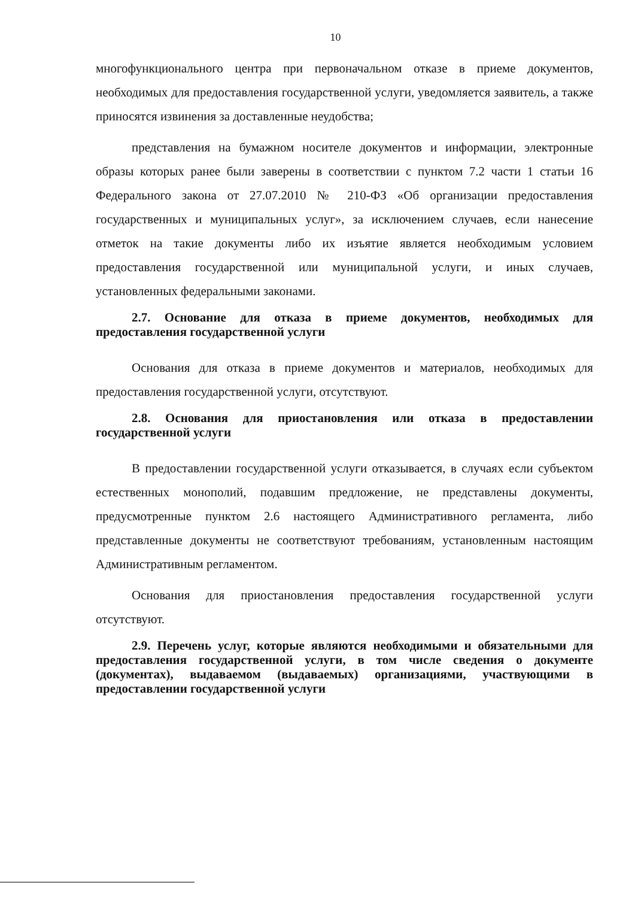10
многофункционального центра при первоначальном отказе в приеме документов, необходимых для предоставления государственной услуги, уведомляется заявитель, а также приносятся извинения за доставленные неудобства;
представления на бумажном носителе документов и информации, электронные образы которых ранее были заверены в соответствии с пунктом 7.2 части 1 статьи 16 Федерального закона от 27.07.2010 № 210-ФЗ «Об организации предоставления государственных и муниципальных услуг», за исключением случаев, если нанесение отметок на такие документы либо их изъятие является необходимым условием предоставления государственной или муниципальной услуги, и иных случаев, установленных федеральными законами.
2.7. Основание для отказа в приеме документов, необходимых для предоставления государственной услуги
Основания для отказа в приеме документов и материалов, необходимых для предоставления государственной услуги, отсутствуют.
2.8. Основания для приостановления или отказа в предоставлении государственной услуги
В предоставлении государственной услуги отказывается, в случаях если субъектом естественных монополий, подавшим предложение, не представлены документы, предусмотренные пунктом 2.6 настоящего Административного регламента, либо представленные документы не соответствуют требованиям, установленным настоящим Административным регламентом.
Основания для приостановления предоставления государственной услуги отсутствуют.
2.9. Перечень услуг, которые являются необходимыми и обязательными для предоставления государственной услуги, в том числе сведения о документе (документах), выдаваемом (выдаваемых) организациями, участвующими в предоставлении государственной услуги